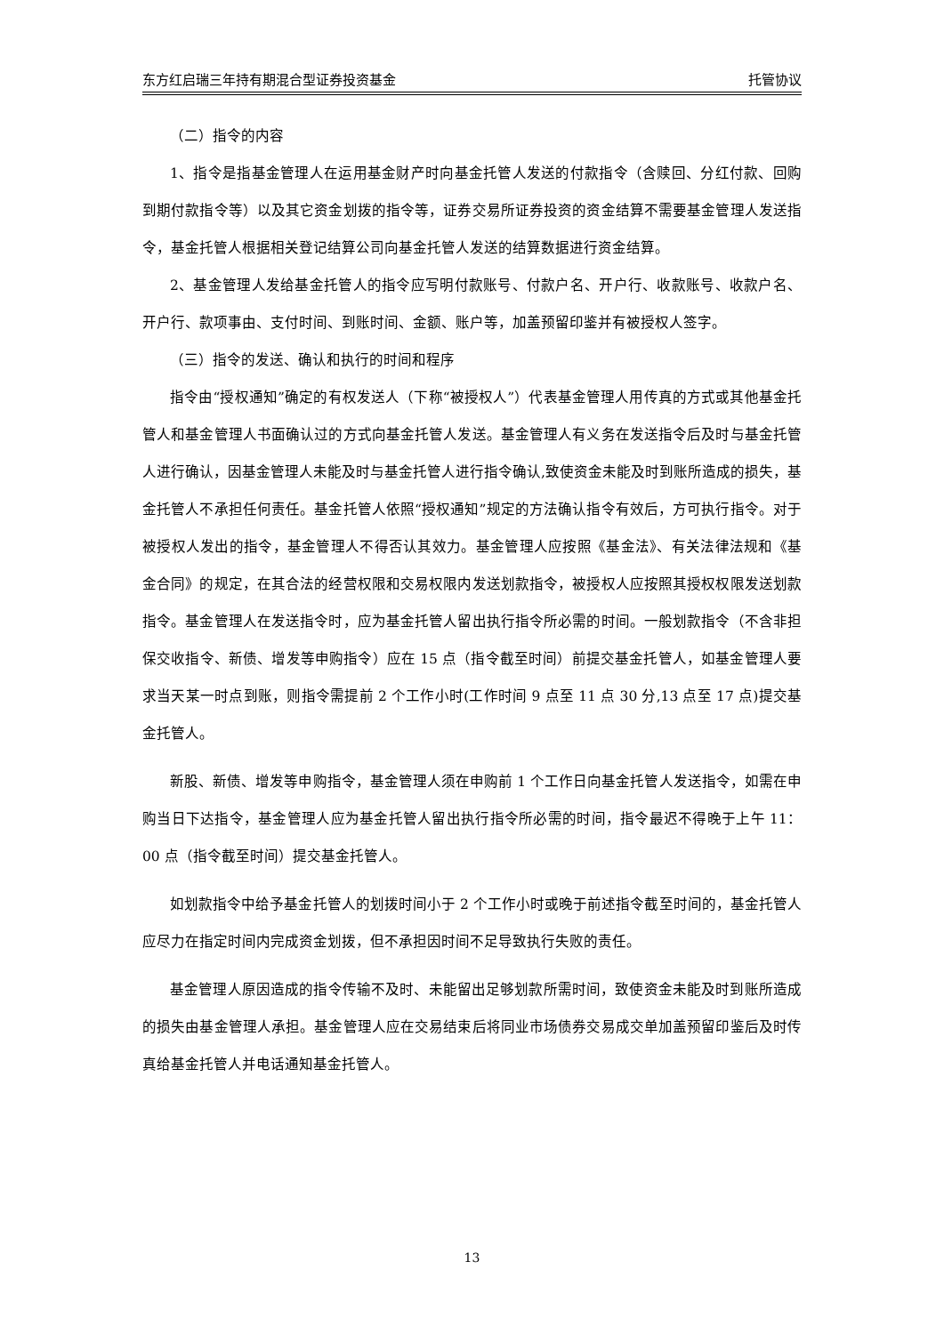东方红启瑞三年持有期混合型证券投资基金 托管协议
（二）指令的内容
1、指令是指基金管理人在运用基金财产时向基金托管人发送的付款指令（含赎回、分红付款、回购到期付款指令等）以及其它资金划拨的指令等，证券交易所证券投资的资金结算不需要基金管理人发送指令，基金托管人根据相关登记结算公司向基金托管人发送的结算数据进行资金结算。
2、基金管理人发给基金托管人的指令应写明付款账号、付款户名、开户行、收款账号、收款户名、开户行、款项事由、支付时间、到账时间、金额、账户等，加盖预留印鉴并有被授权人签字。
（三）指令的发送、确认和执行的时间和程序
指令由“授权通知”确定的有权发送人（下称“被授权人”）代表基金管理人用传真的方式或其他基金托管人和基金管理人书面确认过的方式向基金托管人发送。基金管理人有义务在发送指令后及时与基金托管人进行确认，因基金管理人未能及时与基金托管人进行指令确认,致使资金未能及时到账所造成的损失，基金托管人不承担任何责任。基金托管人依照“授权通知”规定的方法确认指令有效后，方可执行指令。对于被授权人发出的指令，基金管理人不得否认其效力。基金管理人应按照《基金法》、有关法律法规和《基金合同》的规定，在其合法的经营权限和交易权限内发送划款指令，被授权人应按照其授权权限发送划款指令。基金管理人在发送指令时，应为基金托管人留出执行指令所必需的时间。一般划款指令（不含非担保交收指令、新债、增发等申购指令）应在 15 点（指令截至时间）前提交基金托管人，如基金管理人要求当天某一时点到账，则指令需提前 2 个工作小时(工作时间 9 点至 11 点 30 分,13 点至 17 点)提交基金托管人。
新股、新债、增发等申购指令，基金管理人须在申购前 1 个工作日向基金托管人发送指令，如需在申购当日下达指令，基金管理人应为基金托管人留出执行指令所必需的时间，指令最迟不得晚于上午 11：00 点（指令截至时间）提交基金托管人。
如划款指令中给予基金托管人的划拨时间小于 2 个工作小时或晚于前述指令截至时间的，基金托管人应尽力在指定时间内完成资金划拨，但不承担因时间不足导致执行失败的责任。
基金管理人原因造成的指令传输不及时、未能留出足够划款所需时间，致使资金未能及时到账所造成的损失由基金管理人承担。基金管理人应在交易结束后将同业市场债券交易成交单加盖预留印鉴后及时传真给基金托管人并电话通知基金托管人。
13